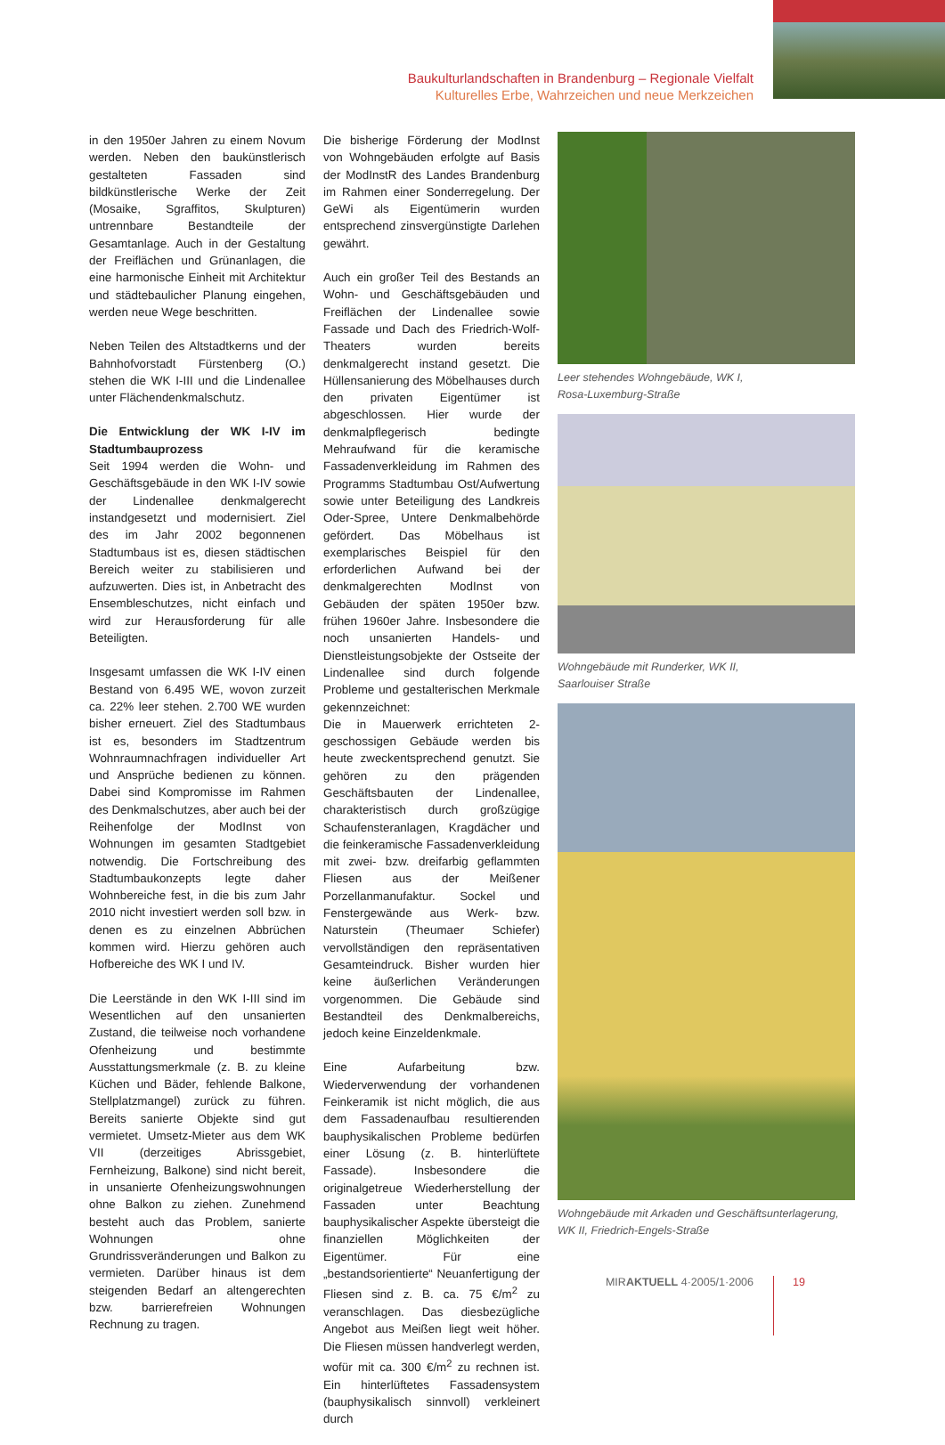Baukulturlandschaften in Brandenburg – Regionale Vielfalt
Kulturelles Erbe, Wahrzeichen und neue Merkzeichen
in den 1950er Jahren zu einem Novum werden. Neben den baukünstlerisch gestalteten Fassaden sind bildkünstlerische Werke der Zeit (Mosaike, Sgraffitos, Skulpturen) untrennbare Bestandteile der Gesamtanlage. Auch in der Gestaltung der Freiflächen und Grünanlagen, die eine harmonische Einheit mit Architektur und städtebaulicher Planung eingehen, werden neue Wege beschritten.
Neben Teilen des Altstadtkerns und der Bahnhofvorstadt Fürstenberg (O.) stehen die WK I-III und die Lindenallee unter Flächendenkmalschutz.
Die Entwicklung der WK I-IV im Stadtumbauprozess
Seit 1994 werden die Wohn- und Geschäftsgebäude in den WK I-IV sowie der Lindenallee denkmalgerecht instandgesetzt und modernisiert. Ziel des im Jahr 2002 begonnenen Stadtumbaus ist es, diesen städtischen Bereich weiter zu stabilisieren und aufzuwerten. Dies ist, in Anbetracht des Ensembleschutzes, nicht einfach und wird zur Herausforderung für alle Beteiligten.
Insgesamt umfassen die WK I-IV einen Bestand von 6.495 WE, wovon zurzeit ca. 22% leer stehen. 2.700 WE wurden bisher erneuert. Ziel des Stadtumbaus ist es, besonders im Stadtzentrum Wohnraumnachfragen individueller Art und Ansprüche bedienen zu können. Dabei sind Kompromisse im Rahmen des Denkmalschutzes, aber auch bei der Reihenfolge der ModInst von Wohnungen im gesamten Stadtgebiet notwendig. Die Fortschreibung des Stadtumbaukonzepts legte daher Wohnbereiche fest, in die bis zum Jahr 2010 nicht investiert werden soll bzw. in denen es zu einzelnen Abbrüchen kommen wird. Hierzu gehören auch Hofbereiche des WK I und IV.
Die Leerstände in den WK I-III sind im Wesentlichen auf den unsanierten Zustand, die teilweise noch vorhandene Ofenheizung und bestimmte Ausstattungsmerkmale (z. B. zu kleine Küchen und Bäder, fehlende Balkone, Stellplatzmangel) zurück zu führen. Bereits sanierte Objekte sind gut vermietet. Umsetz-Mieter aus dem WK VII (derzeitiges Abrissgebiet, Fernheizung, Balkone) sind nicht bereit, in unsanierte Ofenheizungswohnungen ohne Balkon zu ziehen. Zunehmend besteht auch das Problem, sanierte Wohnungen ohne Grundrissveränderungen und Balkon zu vermieten. Darüber hinaus ist dem steigenden Bedarf an altengerechten bzw. barrierefreien Wohnungen Rechnung zu tragen.
Die bisherige Förderung der ModInst von Wohngebäuden erfolgte auf Basis der ModInstR des Landes Brandenburg im Rahmen einer Sonderregelung. Der GeWi als Eigentümerin wurden entsprechend zinsvergünstigte Darlehen gewährt.
Auch ein großer Teil des Bestands an Wohn- und Geschäftsgebäuden und Freiflächen der Lindenallee sowie Fassade und Dach des Friedrich-Wolf-Theaters wurden bereits denkmalgerecht instand gesetzt. Die Hüllensanierung des Möbelhauses durch den privaten Eigentümer ist abgeschlossen. Hier wurde der denkmalpflegerisch bedingte Mehraufwand für die keramische Fassadenverkleidung im Rahmen des Programms Stadtumbau Ost/Aufwertung sowie unter Beteiligung des Landkreis Oder-Spree, Untere Denkmalbehörde gefördert. Das Möbelhaus ist exemplarisches Beispiel für den erforderlichen Aufwand bei der denkmalgerechten ModInst von Gebäuden der späten 1950er bzw. frühen 1960er Jahre. Insbesondere die noch unsanierten Handels- und Dienstleistungsobjekte der Ostseite der Lindenallee sind durch folgende Probleme und gestalterischen Merkmale gekennzeichnet:
Die in Mauerwerk errichteten 2-geschossigen Gebäude werden bis heute zweckentsprechend genutzt. Sie gehören zu den prägenden Geschäftsbauten der Lindenallee, charakteristisch durch großzügige Schaufensteranlagen, Kragdächer und die feinkeramische Fassadenverkleidung mit zwei- bzw. dreifarbig geflammten Fliesen aus der Meißener Porzellanmanufaktur. Sockel und Fenstergewände aus Werk- bzw. Naturstein (Theumaer Schiefer) vervollständigen den repräsentativen Gesamteindruck. Bisher wurden hier keine äußerlichen Veränderungen vorgenommen. Die Gebäude sind Bestandteil des Denkmalbereichs, jedoch keine Einzeldenkmale.
Eine Aufarbeitung bzw. Wiederverwendung der vorhandenen Feinkeramik ist nicht möglich, die aus dem Fassadenaufbau resultierenden bauphysikalischen Probleme bedürfen einer Lösung (z. B. hinterlüftete Fassade). Insbesondere die originalgetreue Wiederherstellung der Fassaden unter Beachtung bauphysikalischer Aspekte übersteigt die finanziellen Möglichkeiten der Eigentümer. Für eine „bestandsorientierte“ Neuanfertigung der Fliesen sind z. B. ca. 75 €/m<sup>2</sup> zu veranschlagen. Das diesbezügliche Angebot aus Meißen liegt weit höher. Die Fliesen müssen handverlegt werden, wofür mit ca. 300 €/m<sup>2</sup> zu rechnen ist. Ein hinterlüftetes Fassadensystem (bauphysikalisch sinnvoll) verkleinert durch
Leer stehendes Wohngebäude, WK I,
Rosa-Luxemburg-Straße
Wohngebäude mit Runderker, WK II,
Saarlouiser Straße
Wohngebäude mit Arkaden und Geschäftsunterlagerung, WK II, Friedrich-Engels-Straße
MIRAKTUELL 4·2005/1·2006 19